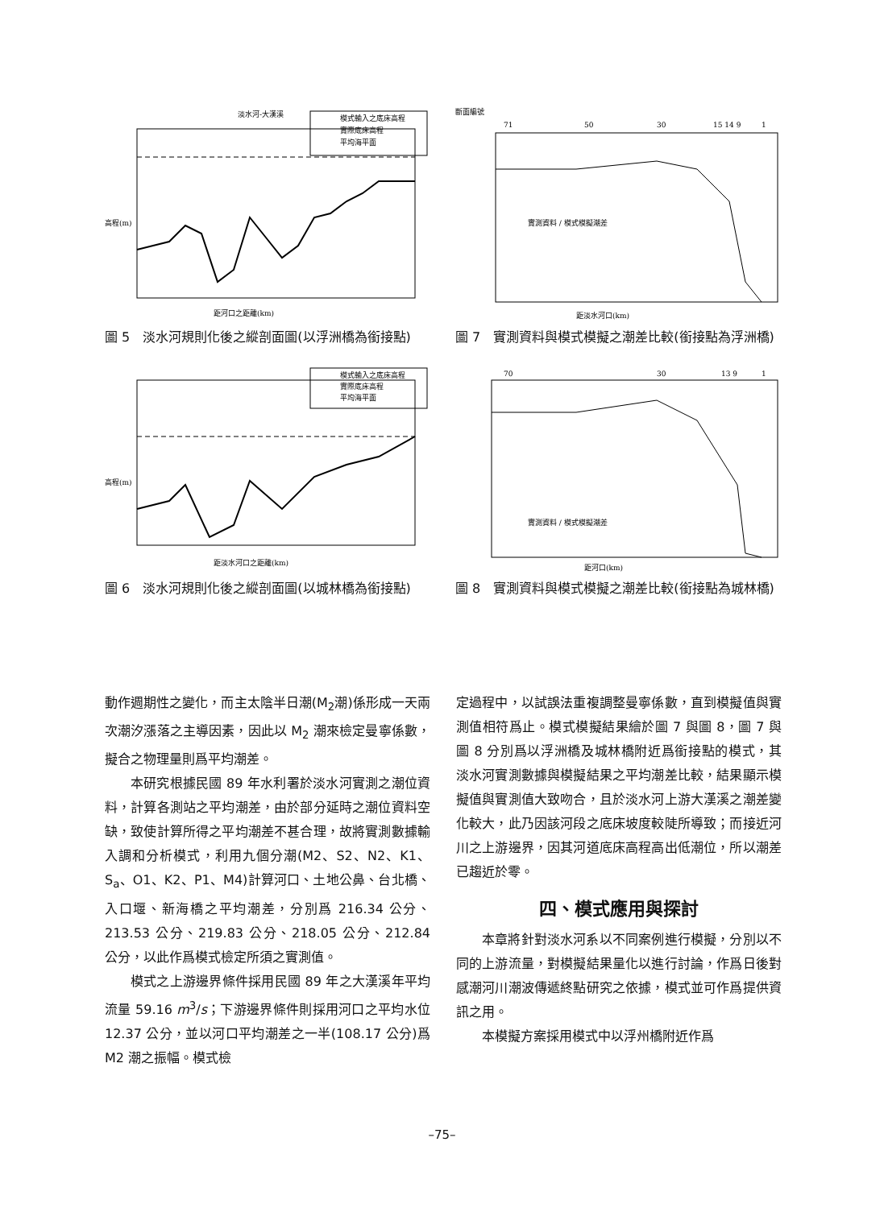淡水河-大漢溪
模式輸入之底床高程
實際底床高程
平均海平面
高程(m)
距河口之距離(km)
圖 5　淡水河規則化後之縱剖面圖(以浮洲橋為銜接點)
斷面編號
71
50
30
15 14 9
1
實測資料 / 模式模擬潮差
距淡水河口(km)
圖 7　實測資料與模式模擬之潮差比較(銜接點為浮洲橋)
模式輸入之底床高程
實際底床高程
平均海平面
高程(m)
距淡水河口之距離(km)
圖 6　淡水河規則化後之縱剖面圖(以城林橋為銜接點)
70
30
13 9
1
實測資料 / 模式模擬潮差
距河口(km)
圖 8　實測資料與模式模擬之潮差比較(銜接點為城林橋)
動作週期性之變化，而主太陰半日潮(M<sub>2</sub>潮)係形成一天兩次潮汐漲落之主導因素，因此以 M<sub>2</sub> 潮來檢定曼寧係數，擬合之物理量則爲平均潮差。
本研究根據民國 89 年水利署於淡水河實測之潮位資料，計算各測站之平均潮差，由於部分延時之潮位資料空缺，致使計算所得之平均潮差不甚合理，故將實測數據輸入調和分析模式，利用九個分潮(M2、S2、N2、K1、S<sub>a</sub>、O1、K2、P1、M4)計算河口、土地公鼻、台北橋、入口堰、新海橋之平均潮差，分別爲 216.34 公分、213.53 公分、219.83 公分、218.05 公分、212.84 公分，以此作爲模式檢定所須之實測值。
模式之上游邊界條件採用民國 89 年之大漢溪年平均流量 59.16 m<sup>3</sup>/s；下游邊界條件則採用河口之平均水位 12.37 公分，並以河口平均潮差之一半(108.17 公分)爲 M2 潮之振幅。模式檢
定過程中，以試誤法重複調整曼寧係數，直到模擬值與實測值相符爲止。模式模擬結果繪於圖 7 與圖 8，圖 7 與圖 8 分別爲以浮洲橋及城林橋附近爲銜接點的模式，其淡水河實測數據與模擬結果之平均潮差比較，結果顯示模擬值與實測值大致吻合，且於淡水河上游大漢溪之潮差變化較大，此乃因該河段之底床坡度較陡所導致；而接近河川之上游邊界，因其河道底床高程高出低潮位，所以潮差已趨近於零。
四、模式應用與探討
本章將針對淡水河系以不同案例進行模擬，分別以不同的上游流量，對模擬結果量化以進行討論，作爲日後對感潮河川潮波傳遞終點研究之依據，模式並可作爲提供資訊之用。
本模擬方案採用模式中以浮州橋附近作爲
–75–